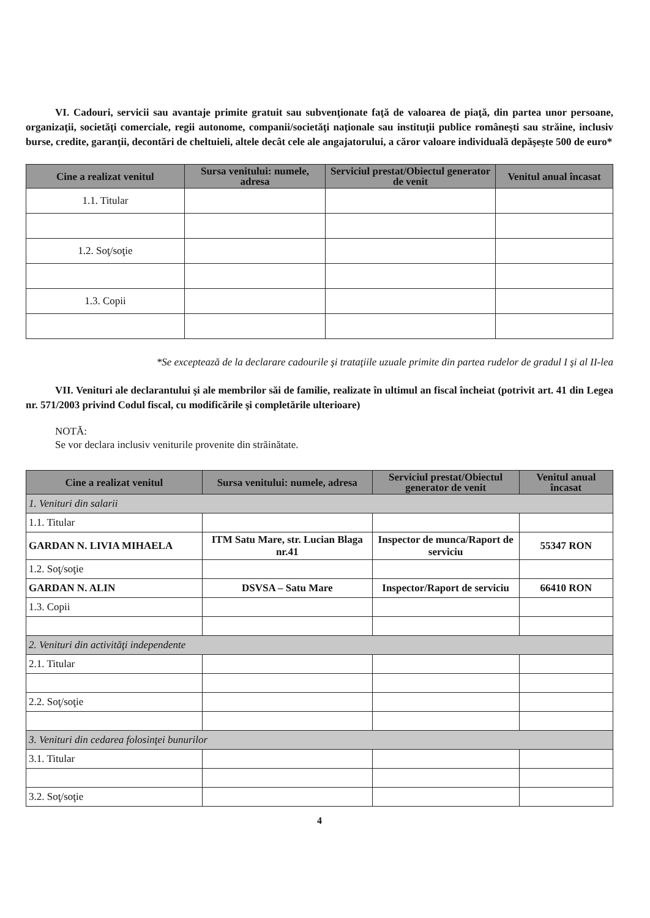VI. Cadouri, servicii sau avantaje primite gratuit sau subvenţionate faţă de valoarea de piaţă, din partea unor persoane, organizaţii, societăţi comerciale, regii autonome, companii/societăţi naţionale sau instituţii publice româneşti sau străine, inclusiv burse, credite, garanţii, decontări de cheltuieli, altele decât cele ale angajatorului, a căror valoare individuală depăşeşte 500 de euro*
| Cine a realizat venitul | Sursa venitului: numele, adresa | Serviciul prestat/Obiectul generator de venit | Venitul anual încasat |
| --- | --- | --- | --- |
| 1.1. Titular | | | |
| 1.2. Soţ/soţie | | | |
| 1.3. Copii | | | |
*Se exceptează de la declarare cadourile şi trataţiile uzuale primite din partea rudelor de gradul I şi al II-lea
VII. Venituri ale declarantului şi ale membrilor săi de familie, realizate în ultimul an fiscal încheiat (potrivit art. 41 din Legea nr. 571/2003 privind Codul fiscal, cu modificările şi completările ulterioare)
NOTĂ:
Se vor declara inclusiv veniturile provenite din străinătate.
| Cine a realizat venitul | Sursa venitului: numele, adresa | Serviciul prestat/Obiectul generator de venit | Venitul anual încasat |
| --- | --- | --- | --- |
| 1. Venituri din salarii | | | |
| 1.1. Titular | | | |
| GARDAN N. LIVIA MIHAELA | ITM Satu Mare, str. Lucian Blaga nr.41 | Inspector de munca/Raport de serviciu | 55347 RON |
| 1.2. Soţ/soţie | | | |
| GARDAN N. ALIN | DSVSA – Satu Mare | Inspector/Raport de serviciu | 66410 RON |
| 1.3. Copii | | | |
| 2. Venituri din activităţi independente | | | |
| 2.1. Titular | | | |
| 2.2. Soţ/soţie | | | |
| 3. Venituri din cedarea folosinţei bunurilor | | | |
| 3.1. Titular | | | |
| 3.2. Soţ/soţie | | | |
4